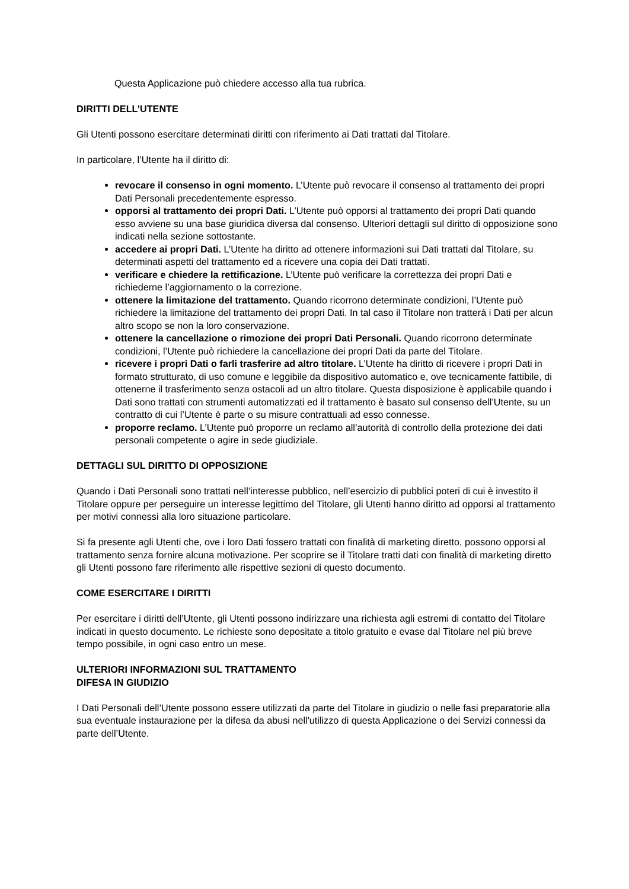Questa Applicazione può chiedere accesso alla tua rubrica.
DIRITTI DELL’UTENTE
Gli Utenti possono esercitare determinati diritti con riferimento ai Dati trattati dal Titolare.
In particolare, l’Utente ha il diritto di:
revocare il consenso in ogni momento. L’Utente può revocare il consenso al trattamento dei propri Dati Personali precedentemente espresso.
opporsi al trattamento dei propri Dati. L’Utente può opporsi al trattamento dei propri Dati quando esso avviene su una base giuridica diversa dal consenso. Ulteriori dettagli sul diritto di opposizione sono indicati nella sezione sottostante.
accedere ai propri Dati. L’Utente ha diritto ad ottenere informazioni sui Dati trattati dal Titolare, su determinati aspetti del trattamento ed a ricevere una copia dei Dati trattati.
verificare e chiedere la rettificazione. L’Utente può verificare la correttezza dei propri Dati e richiederne l’aggiornamento o la correzione.
ottenere la limitazione del trattamento. Quando ricorrono determinate condizioni, l’Utente può richiedere la limitazione del trattamento dei propri Dati. In tal caso il Titolare non tratterà i Dati per alcun altro scopo se non la loro conservazione.
ottenere la cancellazione o rimozione dei propri Dati Personali. Quando ricorrono determinate condizioni, l’Utente può richiedere la cancellazione dei propri Dati da parte del Titolare.
ricevere i propri Dati o farli trasferire ad altro titolare. L’Utente ha diritto di ricevere i propri Dati in formato strutturato, di uso comune e leggibile da dispositivo automatico e, ove tecnicamente fattibile, di ottenerne il trasferimento senza ostacoli ad un altro titolare. Questa disposizione è applicabile quando i Dati sono trattati con strumenti automatizzati ed il trattamento è basato sul consenso dell’Utente, su un contratto di cui l’Utente è parte o su misure contrattuali ad esso connesse.
proporre reclamo. L’Utente può proporre un reclamo all’autorità di controllo della protezione dei dati personali competente o agire in sede giudiziale.
DETTAGLI SUL DIRITTO DI OPPOSIZIONE
Quando i Dati Personali sono trattati nell’interesse pubblico, nell’esercizio di pubblici poteri di cui è investito il Titolare oppure per perseguire un interesse legittimo del Titolare, gli Utenti hanno diritto ad opporsi al trattamento per motivi connessi alla loro situazione particolare.
Si fa presente agli Utenti che, ove i loro Dati fossero trattati con finalità di marketing diretto, possono opporsi al trattamento senza fornire alcuna motivazione. Per scoprire se il Titolare tratti dati con finalità di marketing diretto gli Utenti possono fare riferimento alle rispettive sezioni di questo documento.
COME ESERCITARE I DIRITTI
Per esercitare i diritti dell’Utente, gli Utenti possono indirizzare una richiesta agli estremi di contatto del Titolare indicati in questo documento. Le richieste sono depositate a titolo gratuito e evase dal Titolare nel più breve tempo possibile, in ogni caso entro un mese.
ULTERIORI INFORMAZIONI SUL TRATTAMENTO
DIFESA IN GIUDIZIO
I Dati Personali dell’Utente possono essere utilizzati da parte del Titolare in giudizio o nelle fasi preparatorie alla sua eventuale instaurazione per la difesa da abusi nell'utilizzo di questa Applicazione o dei Servizi connessi da parte dell’Utente.